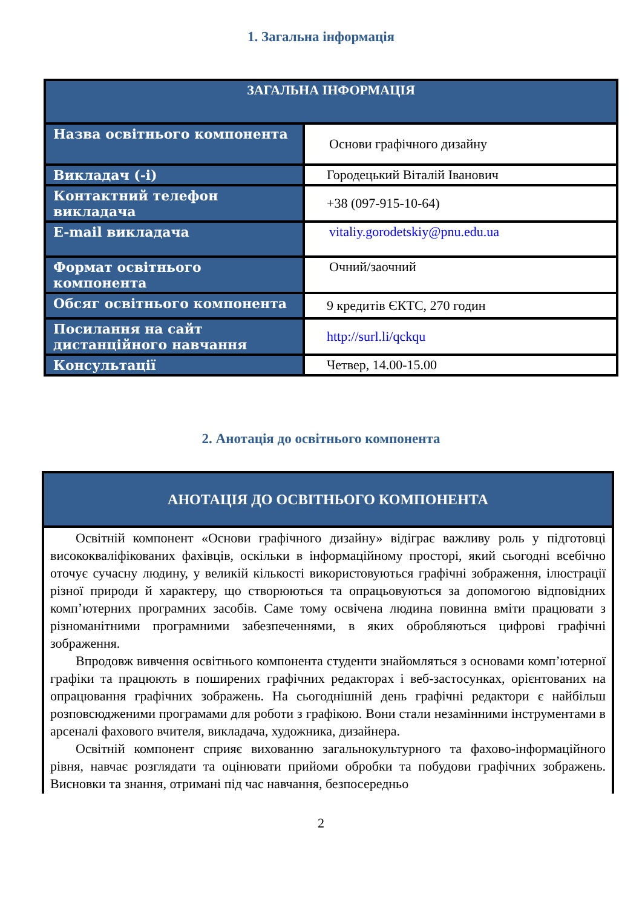1. Загальна інформація
| ЗАГАЛЬНА ІНФОРМАЦІЯ | |
| --- | --- |
| Назва освітнього компонента | Основи графічного дизайну |
| Викладач (-і) | Городецький Віталій Іванович |
| Контактний телефон викладача | +38 (097-915-10-64) |
| E-mail викладача | vitaliy.gorodetskiy@pnu.edu.ua |
| Формат освітнього компонента | Очний/заочний |
| Обсяг освітнього компонента | 9 кредитів ЄКТС, 270 годин |
| Посилання на сайт дистанційного навчання | http://surl.li/qckqu |
| Консультації | Четвер, 14.00-15.00 |
2. Анотація до освітнього компонента
| АНОТАЦІЯ ДО ОСВІТНЬОГО КОМПОНЕНТА |
| --- |
| Освітній компонент «Основи графічного дизайну» відіграє важливу роль у підготовці висококваліфікованих фахівців, оскільки в інформаційному просторі, який сьогодні всебічно оточує сучасну людину, у великій кількості використовуються графічні зображення, ілюстрації різної природи й характеру, що створюються та опрацьовуються за допомогою відповідних комп’ютерних програмних засобів. Саме тому освічена людина повинна вміти працювати з різноманітними програмними забезпеченнями, в яких обробляються цифрові графічні зображення. Впродовж вивчення освітнього компонента студенти знайомляться з основами комп’ютерної графіки та працюють в поширених графічних редакторах і веб-застосунках, орієнтованих на опрацювання графічних зображень. На сьогоднішній день графічні редактори є найбільш розповсюдженими програмами для роботи з графікою. Вони стали незамінними інструментами в арсеналі фахового вчителя, викладача, художника, дизайнера. Освітній компонент сприяє вихованню загальнокультурного та фахово-інформаційного рівня, навчає розглядати та оцінювати прийоми обробки та побудови графічних зображень. Висновки та знання, отримані під час навчання, безпосередньо |
2